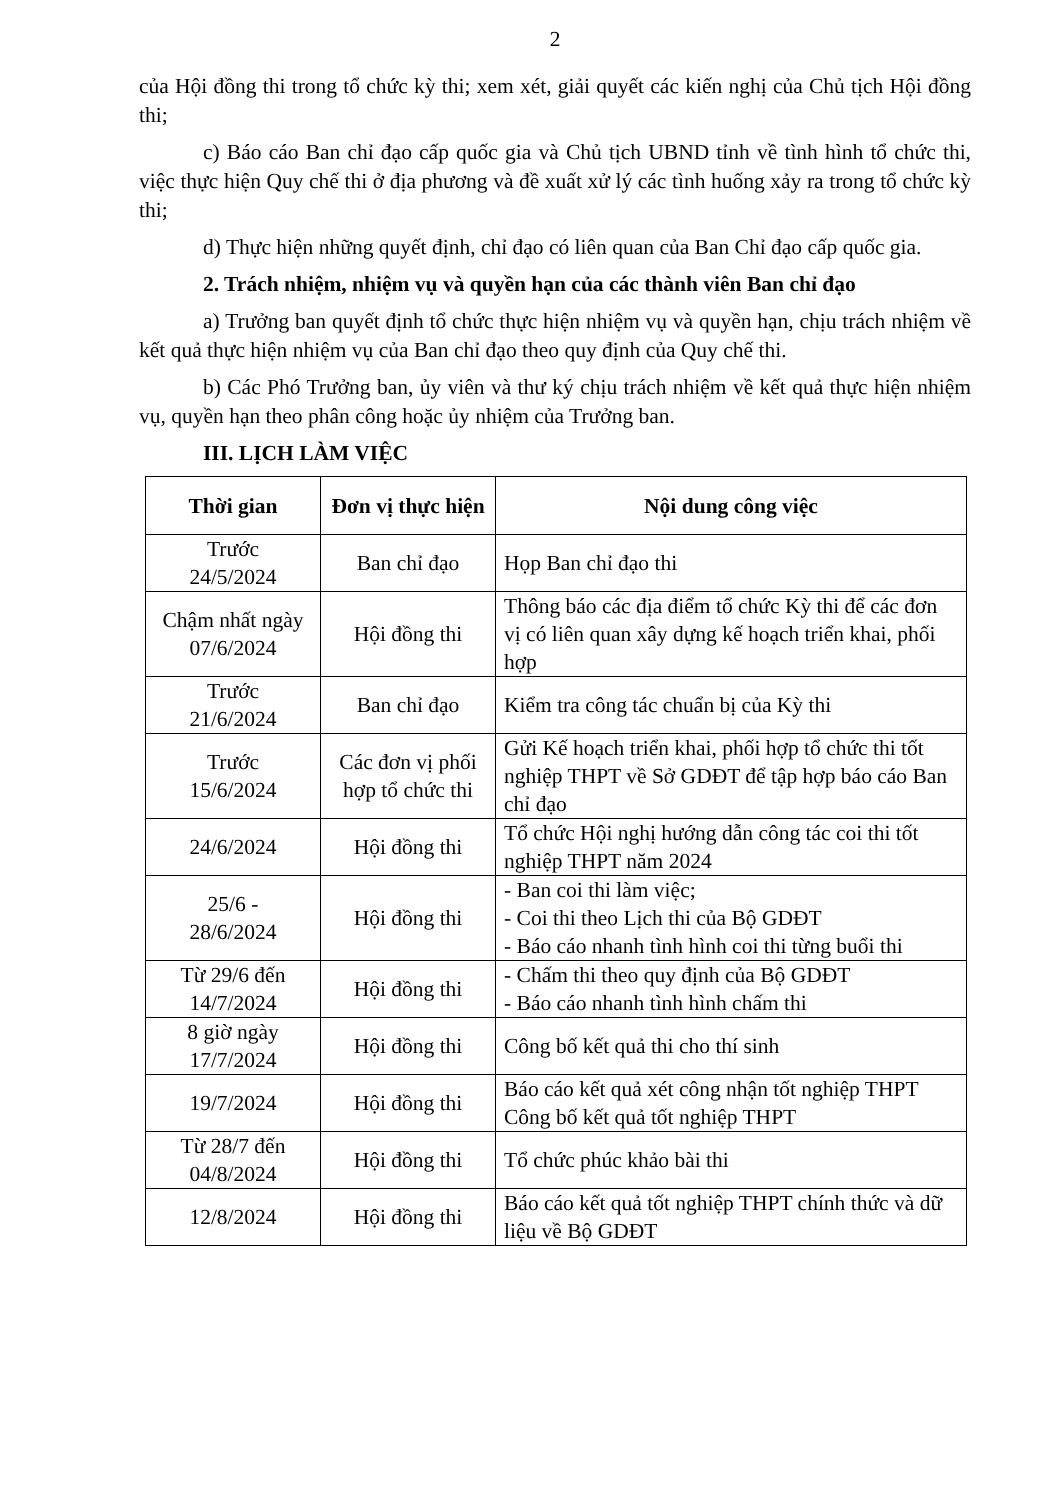2
của Hội đồng thi trong tổ chức kỳ thi; xem xét, giải quyết các kiến nghị của Chủ tịch Hội đồng thi;
c) Báo cáo Ban chỉ đạo cấp quốc gia và Chủ tịch UBND tỉnh về tình hình tổ chức thi, việc thực hiện Quy chế thi ở địa phương và đề xuất xử lý các tình huống xảy ra trong tổ chức kỳ thi;
d) Thực hiện những quyết định, chỉ đạo có liên quan của Ban Chỉ đạo cấp quốc gia.
2. Trách nhiệm, nhiệm vụ và quyền hạn của các thành viên Ban chỉ đạo
a) Trưởng ban quyết định tổ chức thực hiện nhiệm vụ và quyền hạn, chịu trách nhiệm về kết quả thực hiện nhiệm vụ của Ban chỉ đạo theo quy định của Quy chế thi.
b) Các Phó Trưởng ban, ủy viên và thư ký chịu trách nhiệm về kết quả thực hiện nhiệm vụ, quyền hạn theo phân công hoặc ủy nhiệm của Trưởng ban.
III. LỊCH LÀM VIỆC
| Thời gian | Đơn vị thực hiện | Nội dung công việc |
| --- | --- | --- |
| Trước 24/5/2024 | Ban chỉ đạo | Họp Ban chỉ đạo thi |
| Chậm nhất ngày 07/6/2024 | Hội đồng thi | Thông báo các địa điểm tổ chức Kỳ thi để các đơn vị có liên quan xây dựng kế hoạch triển khai, phối hợp |
| Trước 21/6/2024 | Ban chỉ đạo | Kiểm tra công tác chuẩn bị của Kỳ thi |
| Trước 15/6/2024 | Các đơn vị phối hợp tổ chức thi | Gửi Kế hoạch triển khai, phối hợp tổ chức thi tốt nghiệp THPT về Sở GDĐT để tập hợp báo cáo Ban chỉ đạo |
| 24/6/2024 | Hội đồng thi | Tổ chức Hội nghị hướng dẫn công tác coi thi tốt nghiệp THPT năm 2024 |
| 25/6 - 28/6/2024 | Hội đồng thi | - Ban coi thi làm việc; - Coi thi theo Lịch thi của Bộ GDĐT - Báo cáo nhanh tình hình coi thi từng buổi thi |
| Từ 29/6 đến 14/7/2024 | Hội đồng thi | - Chấm thi theo quy định của Bộ GDĐT - Báo cáo nhanh tình hình chấm thi |
| 8 giờ ngày 17/7/2024 | Hội đồng thi | Công bố kết quả thi cho thí sinh |
| 19/7/2024 | Hội đồng thi | Báo cáo kết quả xét công nhận tốt nghiệp THPT Công bố kết quả tốt nghiệp THPT |
| Từ 28/7 đến 04/8/2024 | Hội đồng thi | Tổ chức phúc khảo bài thi |
| 12/8/2024 | Hội đồng thi | Báo cáo kết quả tốt nghiệp THPT chính thức và dữ liệu về Bộ GDĐT |